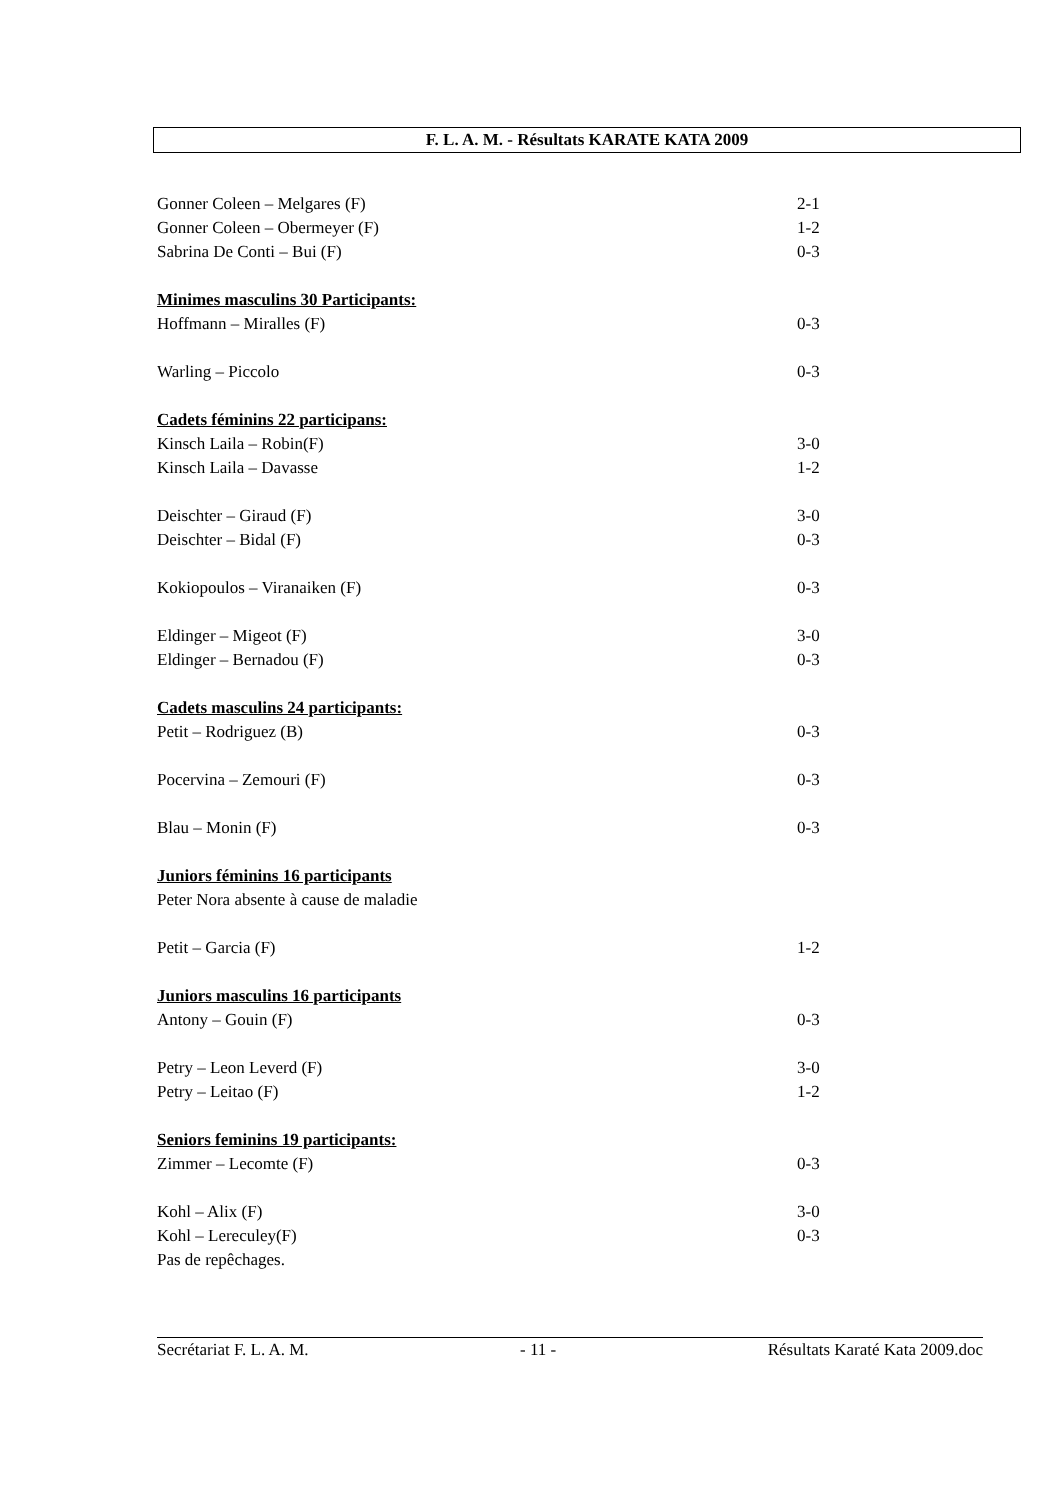F. L. A. M. - Résultats KARATE KATA 2009
Gonner Coleen – Melgares (F) 2-1
Gonner Coleen – Obermeyer (F) 1-2
Sabrina De Conti – Bui (F) 0-3
Minimes masculins 30 Participants:
Hoffmann – Miralles (F) 0-3
Warling – Piccolo 0-3
Cadets féminins 22 participans:
Kinsch Laila – Robin(F) 3-0
Kinsch Laila – Davasse 1-2
Deischter – Giraud (F) 3-0
Deischter – Bidal (F) 0-3
Kokiopoulos – Viranaiken (F) 0-3
Eldinger – Migeot (F) 3-0
Eldinger – Bernadou (F) 0-3
Cadets masculins 24 participants:
Petit – Rodriguez (B) 0-3
Pocervina – Zemouri (F) 0-3
Blau – Monin (F) 0-3
Juniors féminins 16 participants
Peter Nora absente à cause de maladie
Petit – Garcia (F) 1-2
Juniors masculins 16 participants
Antony – Gouin (F) 0-3
Petry – Leon Leverd (F) 3-0
Petry – Leitao (F) 1-2
Seniors feminins 19 participants:
Zimmer – Lecomte (F) 0-3
Kohl – Alix (F) 3-0
Kohl – Lereculey(F) 0-3
Pas de repêchages.
Secrétariat F. L. A. M. - 11 - Résultats Karaté Kata 2009.doc